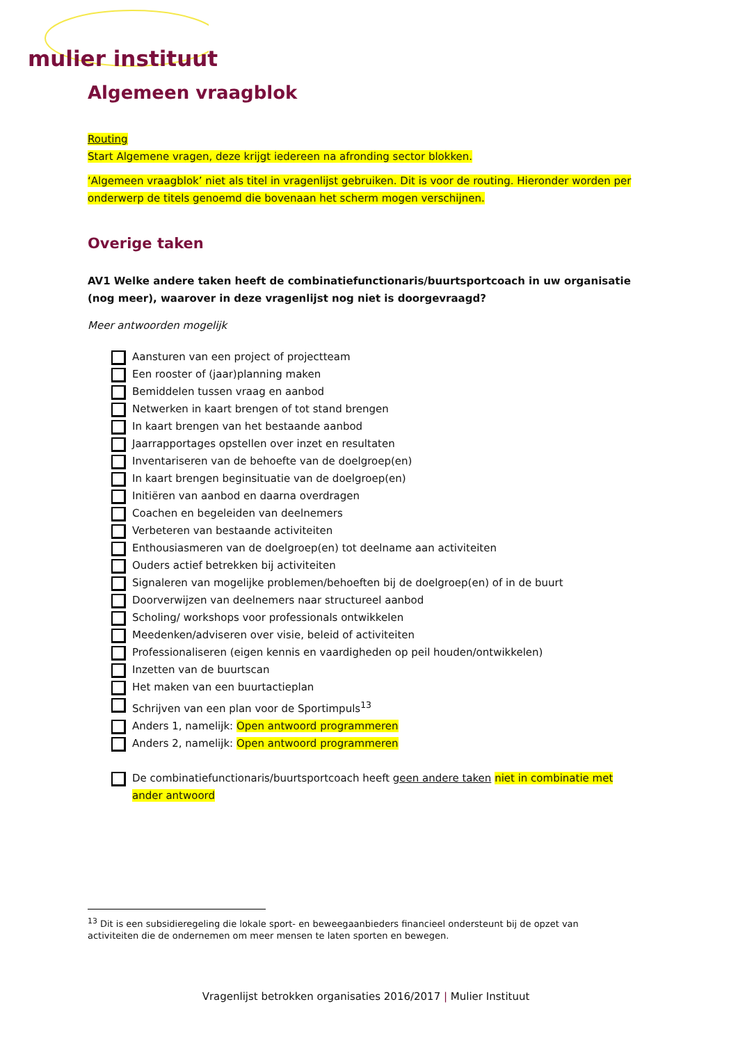mulier instituut
Algemeen vraagblok
Routing
Start Algemene vragen, deze krijgt iedereen na afronding sector blokken.
‘Algemeen vraagblok’ niet als titel in vragenlijst gebruiken. Dit is voor de routing. Hieronder worden per onderwerp de titels genoemd die bovenaan het scherm mogen verschijnen.
Overige taken
AV1 Welke andere taken heeft de combinatiefunctionaris/buurtsportcoach in uw organisatie (nog meer), waarover in deze vragenlijst nog niet is doorgevraagd?
Meer antwoorden mogelijk
Aansturen van een project of projectteam
Een rooster of (jaar)planning maken
Bemiddelen tussen vraag en aanbod
Netwerken in kaart brengen of tot stand brengen
In kaart brengen van het bestaande aanbod
Jaarrapportages opstellen over inzet en resultaten
Inventariseren van de behoefte van de doelgroep(en)
In kaart brengen beginsituatie van de doelgroep(en)
Initiëren van aanbod en daarna overdragen
Coachen en begeleiden van deelnemers
Verbeteren van bestaande activiteiten
Enthousiasmeren van de doelgroep(en) tot deelname aan activiteiten
Ouders actief betrekken bij activiteiten
Signaleren van mogelijke problemen/behoeften bij de doelgroep(en) of in de buurt
Doorverwijzen van deelnemers naar structureel aanbod
Scholing/ workshops voor professionals ontwikkelen
Meedenken/adviseren over visie, beleid of activiteiten
Professionaliseren (eigen kennis en vaardigheden op peil houden/ontwikkelen)
Inzetten van de buurtscan
Het maken van een buurtactieplan
Schrijven van een plan voor de Sportimpuls<sup>13</sup>
Anders 1, namelijk: Open antwoord programmeren
Anders 2, namelijk: Open antwoord programmeren
De combinatiefunctionaris/buurtsportcoach heeft geen andere taken niet in combinatie met ander antwoord
<sup>13</sup> Dit is een subsidieregeling die lokale sport- en beweegaanbieders financieel ondersteunt bij de opzet van activiteiten die de ondernemen om meer mensen te laten sporten en bewegen.
Vragenlijst betrokken organisaties 2016/2017 | Mulier Instituut